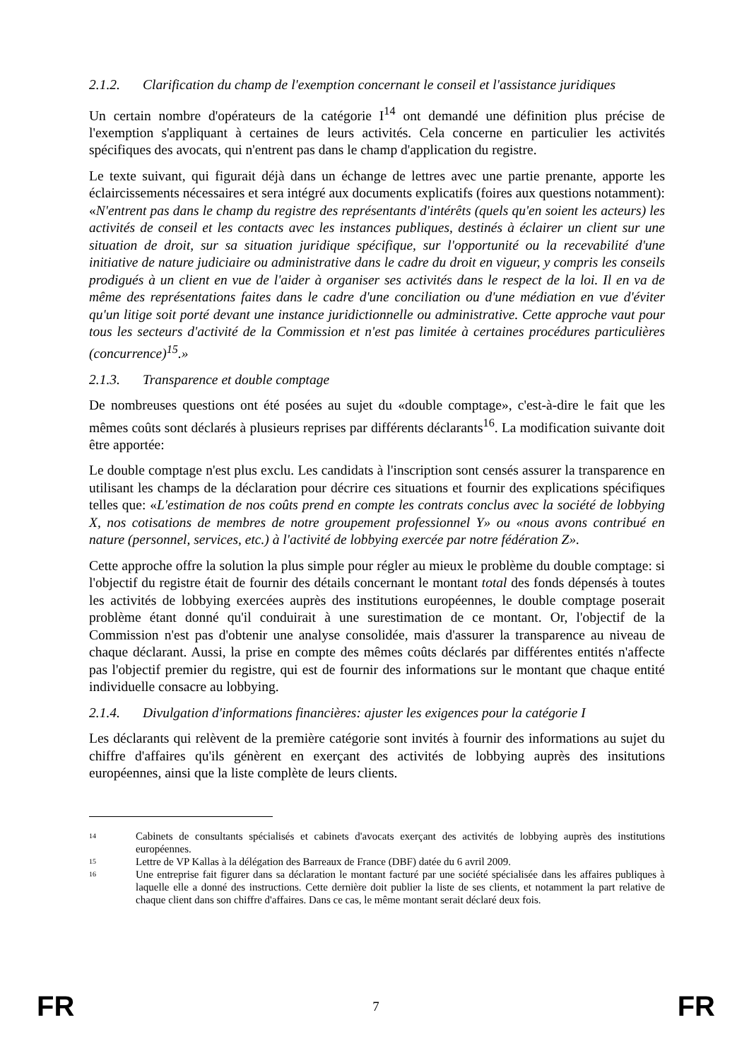2.1.2. Clarification du champ de l'exemption concernant le conseil et l'assistance juridiques
Un certain nombre d'opérateurs de la catégorie I<sup>14</sup> ont demandé une définition plus précise de l'exemption s'appliquant à certaines de leurs activités. Cela concerne en particulier les activités spécifiques des avocats, qui n'entrent pas dans le champ d'application du registre.
Le texte suivant, qui figurait déjà dans un échange de lettres avec une partie prenante, apporte les éclaircissements nécessaires et sera intégré aux documents explicatifs (foires aux questions notamment): «N'entrent pas dans le champ du registre des représentants d'intérêts (quels qu'en soient les acteurs) les activités de conseil et les contacts avec les instances publiques, destinés à éclairer un client sur une situation de droit, sur sa situation juridique spécifique, sur l'opportunité ou la recevabilité d'une initiative de nature judiciaire ou administrative dans le cadre du droit en vigueur, y compris les conseils prodigués à un client en vue de l'aider à organiser ses activités dans le respect de la loi. Il en va de même des représentations faites dans le cadre d'une conciliation ou d'une médiation en vue d'éviter qu'un litige soit porté devant une instance juridictionnelle ou administrative. Cette approche vaut pour tous les secteurs d'activité de la Commission et n'est pas limitée à certaines procédures particulières (concurrence)<sup>15</sup>.»
2.1.3. Transparence et double comptage
De nombreuses questions ont été posées au sujet du «double comptage», c'est-à-dire le fait que les mêmes coûts sont déclarés à plusieurs reprises par différents déclarants<sup>16</sup>. La modification suivante doit être apportée:
Le double comptage n'est plus exclu. Les candidats à l'inscription sont censés assurer la transparence en utilisant les champs de la déclaration pour décrire ces situations et fournir des explications spécifiques telles que: «L'estimation de nos coûts prend en compte les contrats conclus avec la société de lobbying X, nos cotisations de membres de notre groupement professionnel Y» ou «nous avons contribué en nature (personnel, services, etc.) à l'activité de lobbying exercée par notre fédération Z».
Cette approche offre la solution la plus simple pour régler au mieux le problème du double comptage: si l'objectif du registre était de fournir des détails concernant le montant total des fonds dépensés à toutes les activités de lobbying exercées auprès des institutions européennes, le double comptage poserait problème étant donné qu'il conduirait à une surestimation de ce montant. Or, l'objectif de la Commission n'est pas d'obtenir une analyse consolidée, mais d'assurer la transparence au niveau de chaque déclarant. Aussi, la prise en compte des mêmes coûts déclarés par différentes entités n'affecte pas l'objectif premier du registre, qui est de fournir des informations sur le montant que chaque entité individuelle consacre au lobbying.
2.1.4. Divulgation d'informations financières: ajuster les exigences pour la catégorie I
Les déclarants qui relèvent de la première catégorie sont invités à fournir des informations au sujet du chiffre d'affaires qu'ils génèrent en exerçant des activités de lobbying auprès des insitutions européennes, ainsi que la liste complète de leurs clients.
14 Cabinets de consultants spécialisés et cabinets d'avocats exerçant des activités de lobbying auprès des institutions européennes.
15 Lettre de VP Kallas à la délégation des Barreaux de France (DBF) datée du 6 avril 2009.
16 Une entreprise fait figurer dans sa déclaration le montant facturé par une société spécialisée dans les affaires publiques à laquelle elle a donné des instructions. Cette dernière doit publier la liste de ses clients, et notamment la part relative de chaque client dans son chiffre d'affaires. Dans ce cas, le même montant serait déclaré deux fois.
FR 7 FR